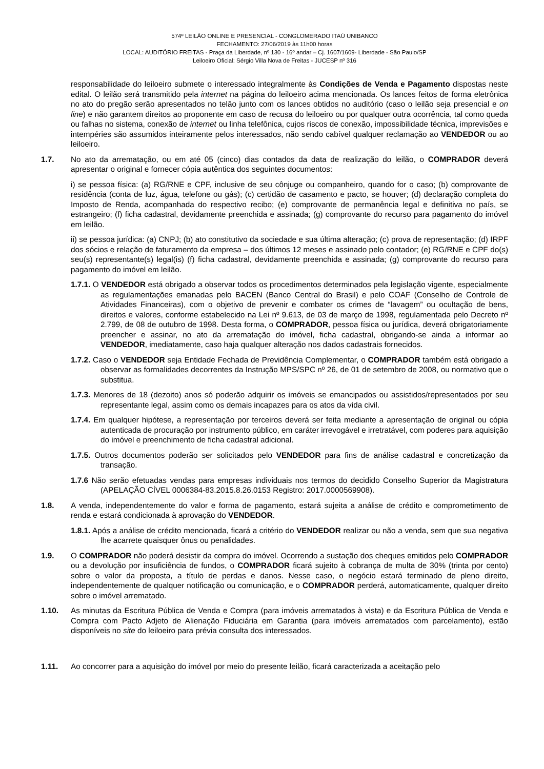574º LEILÃO ONLINE E PRESENCIAL - CONGLOMERADO ITAÚ UNIBANCO
FECHAMENTO: 27/06/2019 às 11h00 horas
LOCAL: AUDITÓRIO FREITAS - Praça da Liberdade, nº 130 - 16º andar – Cj. 1607/1609- Liberdade - São Paulo/SP
Leiloeiro Oficial: Sérgio Villa Nova de Freitas - JUCESP nº 316
responsabilidade do leiloeiro submete o interessado integralmente às Condições de Venda e Pagamento dispostas neste edital. O leilão será transmitido pela internet na página do leiloeiro acima mencionada. Os lances feitos de forma eletrônica no ato do pregão serão apresentados no telão junto com os lances obtidos no auditório (caso o leilão seja presencial e on line) e não garantem direitos ao proponente em caso de recusa do leiloeiro ou por qualquer outra ocorrência, tal como queda ou falhas no sistema, conexão de internet ou linha telefônica, cujos riscos de conexão, impossibilidade técnica, imprevisões e intempéries são assumidos inteiramente pelos interessados, não sendo cabível qualquer reclamação ao VENDEDOR ou ao leiloeiro.
1.7. No ato da arrematação, ou em até 05 (cinco) dias contados da data de realização do leilão, o COMPRADOR deverá apresentar o original e fornecer cópia autêntica dos seguintes documentos:
i) se pessoa física: (a) RG/RNE e CPF, inclusive de seu cônjuge ou companheiro, quando for o caso; (b) comprovante de residência (conta de luz, água, telefone ou gás); (c) certidão de casamento e pacto, se houver; (d) declaração completa do Imposto de Renda, acompanhada do respectivo recibo; (e) comprovante de permanência legal e definitiva no país, se estrangeiro; (f) ficha cadastral, devidamente preenchida e assinada; (g) comprovante do recurso para pagamento do imóvel em leilão.
ii) se pessoa jurídica: (a) CNPJ; (b) ato constitutivo da sociedade e sua última alteração; (c) prova de representação; (d) IRPF dos sócios e relação de faturamento da empresa – dos últimos 12 meses e assinado pelo contador; (e) RG/RNE e CPF do(s) seu(s) representante(s) legal(is) (f) ficha cadastral, devidamente preenchida e assinada; (g) comprovante do recurso para pagamento do imóvel em leilão.
1.7.1. O VENDEDOR está obrigado a observar todos os procedimentos determinados pela legislação vigente, especialmente as regulamentações emanadas pelo BACEN (Banco Central do Brasil) e pelo COAF (Conselho de Controle de Atividades Financeiras), com o objetivo de prevenir e combater os crimes de “lavagem” ou ocultação de bens, direitos e valores, conforme estabelecido na Lei nº 9.613, de 03 de março de 1998, regulamentada pelo Decreto nº 2.799, de 08 de outubro de 1998. Desta forma, o COMPRADOR, pessoa física ou jurídica, deverá obrigatoriamente preencher e assinar, no ato da arrematação do imóvel, ficha cadastral, obrigando-se ainda a informar ao VENDEDOR, imediatamente, caso haja qualquer alteração nos dados cadastrais fornecidos.
1.7.2. Caso o VENDEDOR seja Entidade Fechada de Previdência Complementar, o COMPRADOR também está obrigado a observar as formalidades decorrentes da Instrução MPS/SPC nº 26, de 01 de setembro de 2008, ou normativo que o substitua.
1.7.3. Menores de 18 (dezoito) anos só poderão adquirir os imóveis se emancipados ou assistidos/representados por seu representante legal, assim como os demais incapazes para os atos da vida civil.
1.7.4. Em qualquer hipótese, a representação por terceiros deverá ser feita mediante a apresentação de original ou cópia autenticada de procuração por instrumento público, em caráter irrevogável e irretratável, com poderes para aquisição do imóvel e preenchimento de ficha cadastral adicional.
1.7.5. Outros documentos poderão ser solicitados pelo VENDEDOR para fins de análise cadastral e concretização da transação.
1.7.6 Não serão efetuadas vendas para empresas individuais nos termos do decidido Conselho Superior da Magistratura (APELAÇÃO CÍVEL 0006384-83.2015.8.26.0153 Registro: 2017.0000569908).
1.8. A venda, independentemente do valor e forma de pagamento, estará sujeita a análise de crédito e comprometimento de renda e estará condicionada à aprovação do VENDEDOR.
1.8.1. Após a análise de crédito mencionada, ficará a critério do VENDEDOR realizar ou não a venda, sem que sua negativa lhe acarrete quaisquer ônus ou penalidades.
1.9. O COMPRADOR não poderá desistir da compra do imóvel. Ocorrendo a sustação dos cheques emitidos pelo COMPRADOR ou a devolução por insuficiência de fundos, o COMPRADOR ficará sujeito à cobrança de multa de 30% (trinta por cento) sobre o valor da proposta, a título de perdas e danos. Nesse caso, o negócio estará terminado de pleno direito, independentemente de qualquer notificação ou comunicação, e o COMPRADOR perderá, automaticamente, qualquer direito sobre o imóvel arrematado.
1.10. As minutas da Escritura Pública de Venda e Compra (para imóveis arrematados à vista) e da Escritura Pública de Venda e Compra com Pacto Adjeto de Alienação Fiduciária em Garantia (para imóveis arrematados com parcelamento), estão disponíveis no site do leiloeiro para prévia consulta dos interessados.
1.11. Ao concorrer para a aquisição do imóvel por meio do presente leilão, ficará caracterizada a aceitação pelo